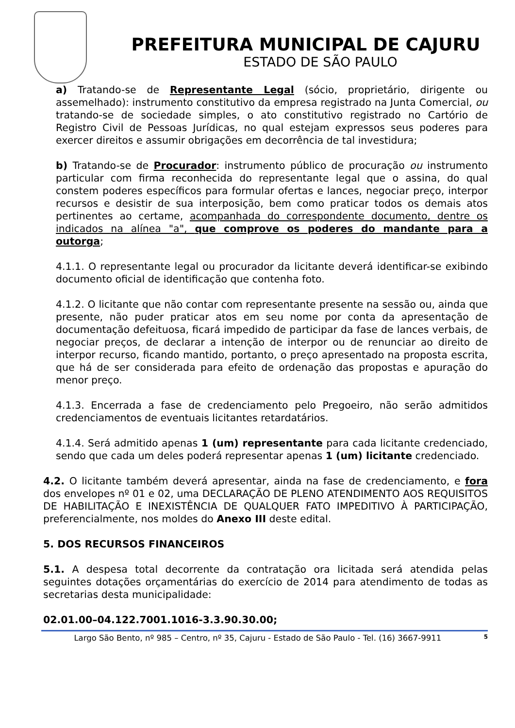PREFEITURA MUNICIPAL DE CAJURU
ESTADO DE SÃO PAULO
a) Tratando-se de Representante Legal (sócio, proprietário, dirigente ou assemelhado): instrumento constitutivo da empresa registrado na Junta Comercial, ou tratando-se de sociedade simples, o ato constitutivo registrado no Cartório de Registro Civil de Pessoas Jurídicas, no qual estejam expressos seus poderes para exercer direitos e assumir obrigações em decorrência de tal investidura;
b) Tratando-se de Procurador: instrumento público de procuração ou instrumento particular com firma reconhecida do representante legal que o assina, do qual constem poderes específicos para formular ofertas e lances, negociar preço, interpor recursos e desistir de sua interposição, bem como praticar todos os demais atos pertinentes ao certame, acompanhada do correspondente documento, dentre os indicados na alínea "a", que comprove os poderes do mandante para a outorga;
4.1.1. O representante legal ou procurador da licitante deverá identificar-se exibindo documento oficial de identificação que contenha foto.
4.1.2. O licitante que não contar com representante presente na sessão ou, ainda que presente, não puder praticar atos em seu nome por conta da apresentação de documentação defeituosa, ficará impedido de participar da fase de lances verbais, de negociar preços, de declarar a intenção de interpor ou de renunciar ao direito de interpor recurso, ficando mantido, portanto, o preço apresentado na proposta escrita, que há de ser considerada para efeito de ordenação das propostas e apuração do menor preço.
4.1.3. Encerrada a fase de credenciamento pelo Pregoeiro, não serão admitidos credenciamentos de eventuais licitantes retardatários.
4.1.4. Será admitido apenas 1 (um) representante para cada licitante credenciado, sendo que cada um deles poderá representar apenas 1 (um) licitante credenciado.
4.2. O licitante também deverá apresentar, ainda na fase de credenciamento, e fora dos envelopes nº 01 e 02, uma DECLARAÇÃO DE PLENO ATENDIMENTO AOS REQUISITOS DE HABILITAÇÃO E INEXISTÊNCIA DE QUALQUER FATO IMPEDITIVO À PARTICIPAÇÃO, preferencialmente, nos moldes do Anexo III deste edital.
5. DOS RECURSOS FINANCEIROS
5.1. A despesa total decorrente da contratação ora licitada será atendida pelas seguintes dotações orçamentárias do exercício de 2014 para atendimento de todas as secretarias desta municipalidade:
02.01.00–04.122.7001.1016-3.3.90.30.00;
Largo São Bento, nº 985 – Centro, nº 35, Cajuru - Estado de São Paulo - Tel. (16) 3667-9911 5